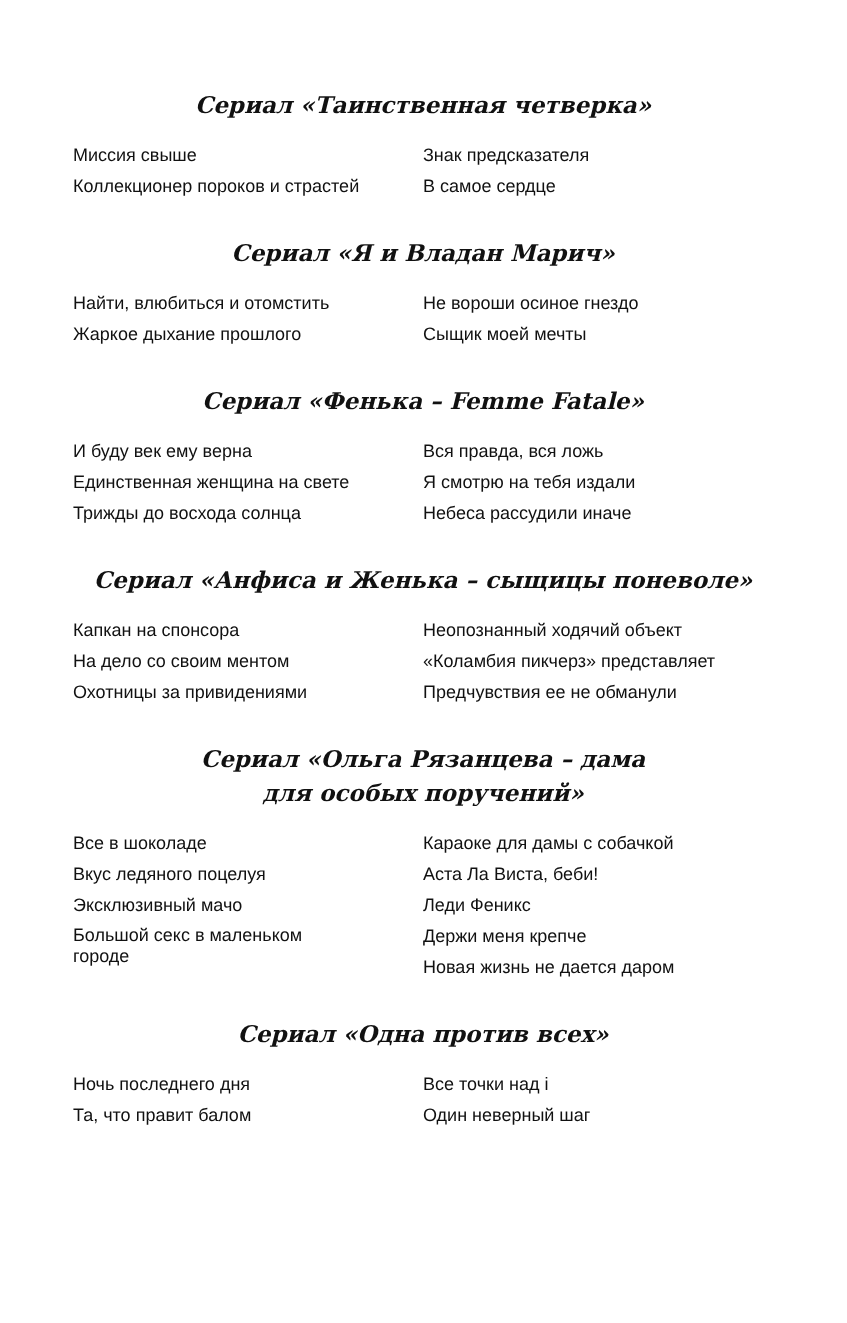Сериал «Таинственная четверка»
Миссия свыше
Коллекционер пороков и страстей
Знак предсказателя
В самое сердце
Сериал «Я и Владан Марич»
Найти, влюбиться и отомстить
Жаркое дыхание прошлого
Не вороши осиное гнездо
Сыщик моей мечты
Сериал «Фенька – Femme Fatale»
И буду век ему верна
Единственная женщина на свете
Трижды до восхода солнца
Вся правда, вся ложь
Я смотрю на тебя издали
Небеса рассудили иначе
Сериал «Анфиса и Женька – сыщицы поневоле»
Капкан на спонсора
На дело со своим ментом
Охотницы за привидениями
Неопознанный ходячий объект
«Коламбия пикчерз» представляет
Предчувствия ее не обманули
Сериал «Ольга Рязанцева – дама
для особых поручений»
Все в шоколаде
Вкус ледяного поцелуя
Эксклюзивный мачо
Большой секс в маленьком
городе
Караоке для дамы с собачкой
Аста Ла Виста, беби!
Леди Феникс
Держи меня крепче
Новая жизнь не дается даром
Сериал «Одна против всех»
Ночь последнего дня
Та, что правит балом
Все точки над і
Один неверный шаг